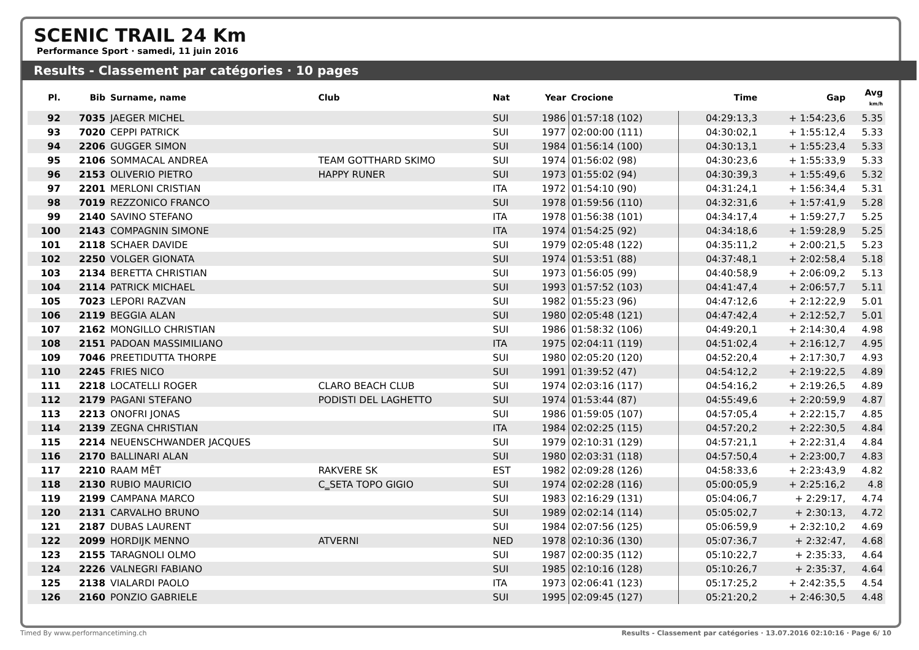SCENIC TRAIL 24 Km
Performance Sport · samedi, 11 juin 2016
Results - Classement par catégories · 10 pages
| Pl. | Bib | Surname, name | Club | Nat | Year | Crocione | Time | Gap | Avg km/h |
| --- | --- | --- | --- | --- | --- | --- | --- | --- | --- |
| 92 | 7035 | JAEGER MICHEL | | SUI | 1986 | 01:57:18 (102) | 04:29:13,3 | + 1:54:23,6 | 5.35 |
| 93 | 7020 | CEPPI PATRICK | | SUI | 1977 | 02:00:00 (111) | 04:30:02,1 | + 1:55:12,4 | 5.33 |
| 94 | 2206 | GUGGER SIMON | | SUI | 1984 | 01:56:14 (100) | 04:30:13,1 | + 1:55:23,4 | 5.33 |
| 95 | 2106 | SOMMACAL ANDREA | TEAM GOTTHARD SKIMO | SUI | 1974 | 01:56:02 (98) | 04:30:23,6 | + 1:55:33,9 | 5.33 |
| 96 | 2153 | OLIVERIO PIETRO | HAPPY RUNER | SUI | 1973 | 01:55:02 (94) | 04:30:39,3 | + 1:55:49,6 | 5.32 |
| 97 | 2201 | MERLONI CRISTIAN | | ITA | 1972 | 01:54:10 (90) | 04:31:24,1 | + 1:56:34,4 | 5.31 |
| 98 | 7019 | REZZONICO FRANCO | | SUI | 1978 | 01:59:56 (110) | 04:32:31,6 | + 1:57:41,9 | 5.28 |
| 99 | 2140 | SAVINO STEFANO | | ITA | 1978 | 01:56:38 (101) | 04:34:17,4 | + 1:59:27,7 | 5.25 |
| 100 | 2143 | COMPAGNIN SIMONE | | ITA | 1974 | 01:54:25 (92) | 04:34:18,6 | + 1:59:28,9 | 5.25 |
| 101 | 2118 | SCHAER DAVIDE | | SUI | 1979 | 02:05:48 (122) | 04:35:11,2 | + 2:00:21,5 | 5.23 |
| 102 | 2250 | VOLGER GIONATA | | SUI | 1974 | 01:53:51 (88) | 04:37:48,1 | + 2:02:58,4 | 5.18 |
| 103 | 2134 | BERETTA CHRISTIAN | | SUI | 1973 | 01:56:05 (99) | 04:40:58,9 | + 2:06:09,2 | 5.13 |
| 104 | 2114 | PATRICK MICHAEL | | SUI | 1993 | 01:57:52 (103) | 04:41:47,4 | + 2:06:57,7 | 5.11 |
| 105 | 7023 | LEPORI RAZVAN | | SUI | 1982 | 01:55:23 (96) | 04:47:12,6 | + 2:12:22,9 | 5.01 |
| 106 | 2119 | BEGGIA ALAN | | SUI | 1980 | 02:05:48 (121) | 04:47:42,4 | + 2:12:52,7 | 5.01 |
| 107 | 2162 | MONGILLO CHRISTIAN | | SUI | 1986 | 01:58:32 (106) | 04:49:20,1 | + 2:14:30,4 | 4.98 |
| 108 | 2151 | PADOAN MASSIMILIANO | | ITA | 1975 | 02:04:11 (119) | 04:51:02,4 | + 2:16:12,7 | 4.95 |
| 109 | 7046 | PREETIDUTTA THORPE | | SUI | 1980 | 02:05:20 (120) | 04:52:20,4 | + 2:17:30,7 | 4.93 |
| 110 | 2245 | FRIES NICO | | SUI | 1991 | 01:39:52 (47) | 04:54:12,2 | + 2:19:22,5 | 4.89 |
| 111 | 2218 | LOCATELLI ROGER | CLARO BEACH CLUB | SUI | 1974 | 02:03:16 (117) | 04:54:16,2 | + 2:19:26,5 | 4.89 |
| 112 | 2179 | PAGANI STEFANO | PODISTI DEL LAGHETTO | SUI | 1974 | 01:53:44 (87) | 04:55:49,6 | + 2:20:59,9 | 4.87 |
| 113 | 2213 | ONOFRI JONAS | | SUI | 1986 | 01:59:05 (107) | 04:57:05,4 | + 2:22:15,7 | 4.85 |
| 114 | 2139 | ZEGNA CHRISTIAN | | ITA | 1984 | 02:02:25 (115) | 04:57:20,2 | + 2:22:30,5 | 4.84 |
| 115 | 2214 | NEUENSCHWANDER JACQUES | | SUI | 1979 | 02:10:31 (129) | 04:57:21,1 | + 2:22:31,4 | 4.84 |
| 116 | 2170 | BALLINARI ALAN | | SUI | 1980 | 02:03:31 (118) | 04:57:50,4 | + 2:23:00,7 | 4.83 |
| 117 | 2210 | RAAM MĒT | RAKVERE SK | EST | 1982 | 02:09:28 (126) | 04:58:33,6 | + 2:23:43,9 | 4.82 |
| 118 | 2130 | RUBIO MAURICIO | C‗SETA TOPO GIGIO | SUI | 1974 | 02:02:28 (116) | 05:00:05,9 | + 2:25:16,2 | 4.8 |
| 119 | 2199 | CAMPANA MARCO | | SUI | 1983 | 02:16:29 (131) | 05:04:06,7 | + 2:29:17, | 4.74 |
| 120 | 2131 | CARVALHO BRUNO | | SUI | 1989 | 02:02:14 (114) | 05:05:02,7 | + 2:30:13, | 4.72 |
| 121 | 2187 | DUBAS LAURENT | | SUI | 1984 | 02:07:56 (125) | 05:06:59,9 | + 2:32:10,2 | 4.69 |
| 122 | 2099 | HORDIJK MENNO | ATVERNI | NED | 1978 | 02:10:36 (130) | 05:07:36,7 | + 2:32:47, | 4.68 |
| 123 | 2155 | TARAGNOLI OLMO | | SUI | 1987 | 02:00:35 (112) | 05:10:22,7 | + 2:35:33, | 4.64 |
| 124 | 2226 | VALNEGRI FABIANO | | SUI | 1985 | 02:10:16 (128) | 05:10:26,7 | + 2:35:37, | 4.64 |
| 125 | 2138 | VIALARDI PAOLO | | ITA | 1973 | 02:06:41 (123) | 05:17:25,2 | + 2:42:35,5 | 4.54 |
| 126 | 2160 | PONZIO GABRIELE | | SUI | 1995 | 02:09:45 (127) | 05:21:20,2 | + 2:46:30,5 | 4.48 |
Timed By www.performancetiming.ch Results - Classement par catégories · 13.07.2016 02:10:16 · Page 6/ 10